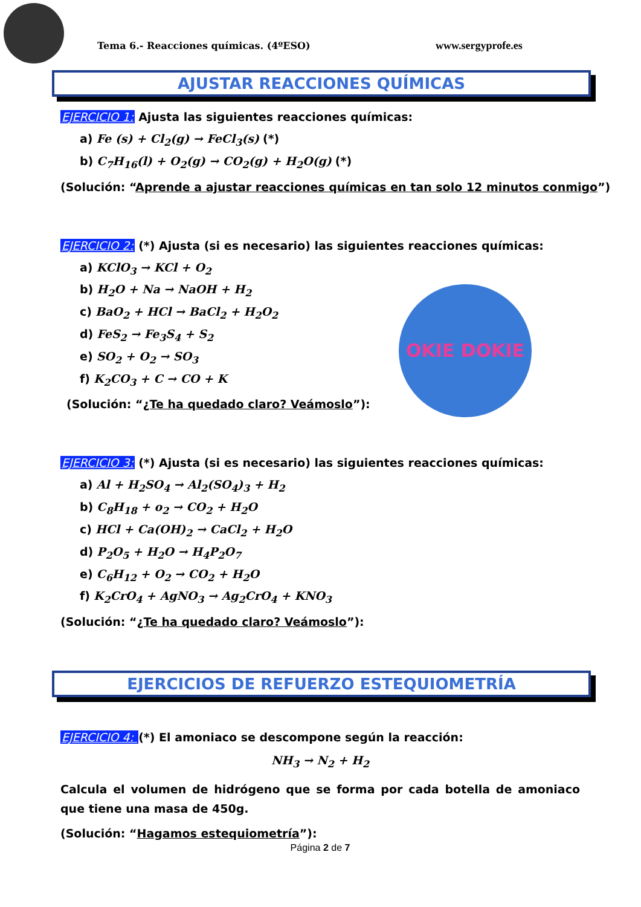Tema 6.- Reacciones químicas. (4ºESO) www.sergyprofe.es
AJUSTAR REACCIONES QUÍMICAS
EJERCICIO 1: Ajusta las siguientes reacciones químicas:
a) Fe (s) + Cl<sub>2</sub>(g) → FeCl<sub>3</sub>(s) (*)
b) C<sub>7</sub>H<sub>16</sub>(l) + O<sub>2</sub>(g) → CO<sub>2</sub>(g) + H<sub>2</sub>O(g) (*)
(Solución: “Aprende a ajustar reacciones químicas en tan solo 12 minutos conmigo”)
EJERCICIO 2: (*) Ajusta (si es necesario) las siguientes reacciones químicas:
a) KClO<sub>3</sub> → KCl + O<sub>2</sub>
b) H<sub>2</sub>O + Na → NaOH + H<sub>2</sub>
c) BaO<sub>2</sub> + HCl → BaCl<sub>2</sub> + H<sub>2</sub>O<sub>2</sub>
d) FeS<sub>2</sub> → Fe<sub>3</sub>S<sub>4</sub> + S<sub>2</sub>
e) SO<sub>2</sub> + O<sub>2</sub> → SO<sub>3</sub>
f) K<sub>2</sub>CO<sub>3</sub> + C → CO + K
(Solución: “¿Te ha quedado claro? Veámoslo”):
EJERCICIO 3: (*) Ajusta (si es necesario) las siguientes reacciones químicas:
a) Al + H<sub>2</sub>SO<sub>4</sub> → Al<sub>2</sub>(SO<sub>4</sub>)<sub>3</sub> + H<sub>2</sub>
b) C<sub>8</sub>H<sub>18</sub> + o<sub>2</sub> → CO<sub>2</sub> + H<sub>2</sub>O
c) HCl + Ca(OH)<sub>2</sub> → CaCl<sub>2</sub> + H<sub>2</sub>O
d) P<sub>2</sub>O<sub>5</sub> + H<sub>2</sub>O → H<sub>4</sub>P<sub>2</sub>O<sub>7</sub>
e) C<sub>6</sub>H<sub>12</sub> + O<sub>2</sub> → CO<sub>2</sub> + H<sub>2</sub>O
f) K<sub>2</sub>CrO<sub>4</sub> + AgNO<sub>3</sub> → Ag<sub>2</sub>CrO<sub>4</sub> + KNO<sub>3</sub>
(Solución: “¿Te ha quedado claro? Veámoslo”):
EJERCICIOS DE REFUERZO ESTEQUIOMETRÍA
EJERCICIO 4: (*) El amoniaco se descompone según la reacción:
NH<sub>3</sub> → N<sub>2</sub> + H<sub>2</sub>
Calcula el volumen de hidrógeno que se forma por cada botella de amoniaco que tiene una masa de 450g.
(Solución: “Hagamos estequiometría”):
Página 2 de 7
OKIE DOKIE